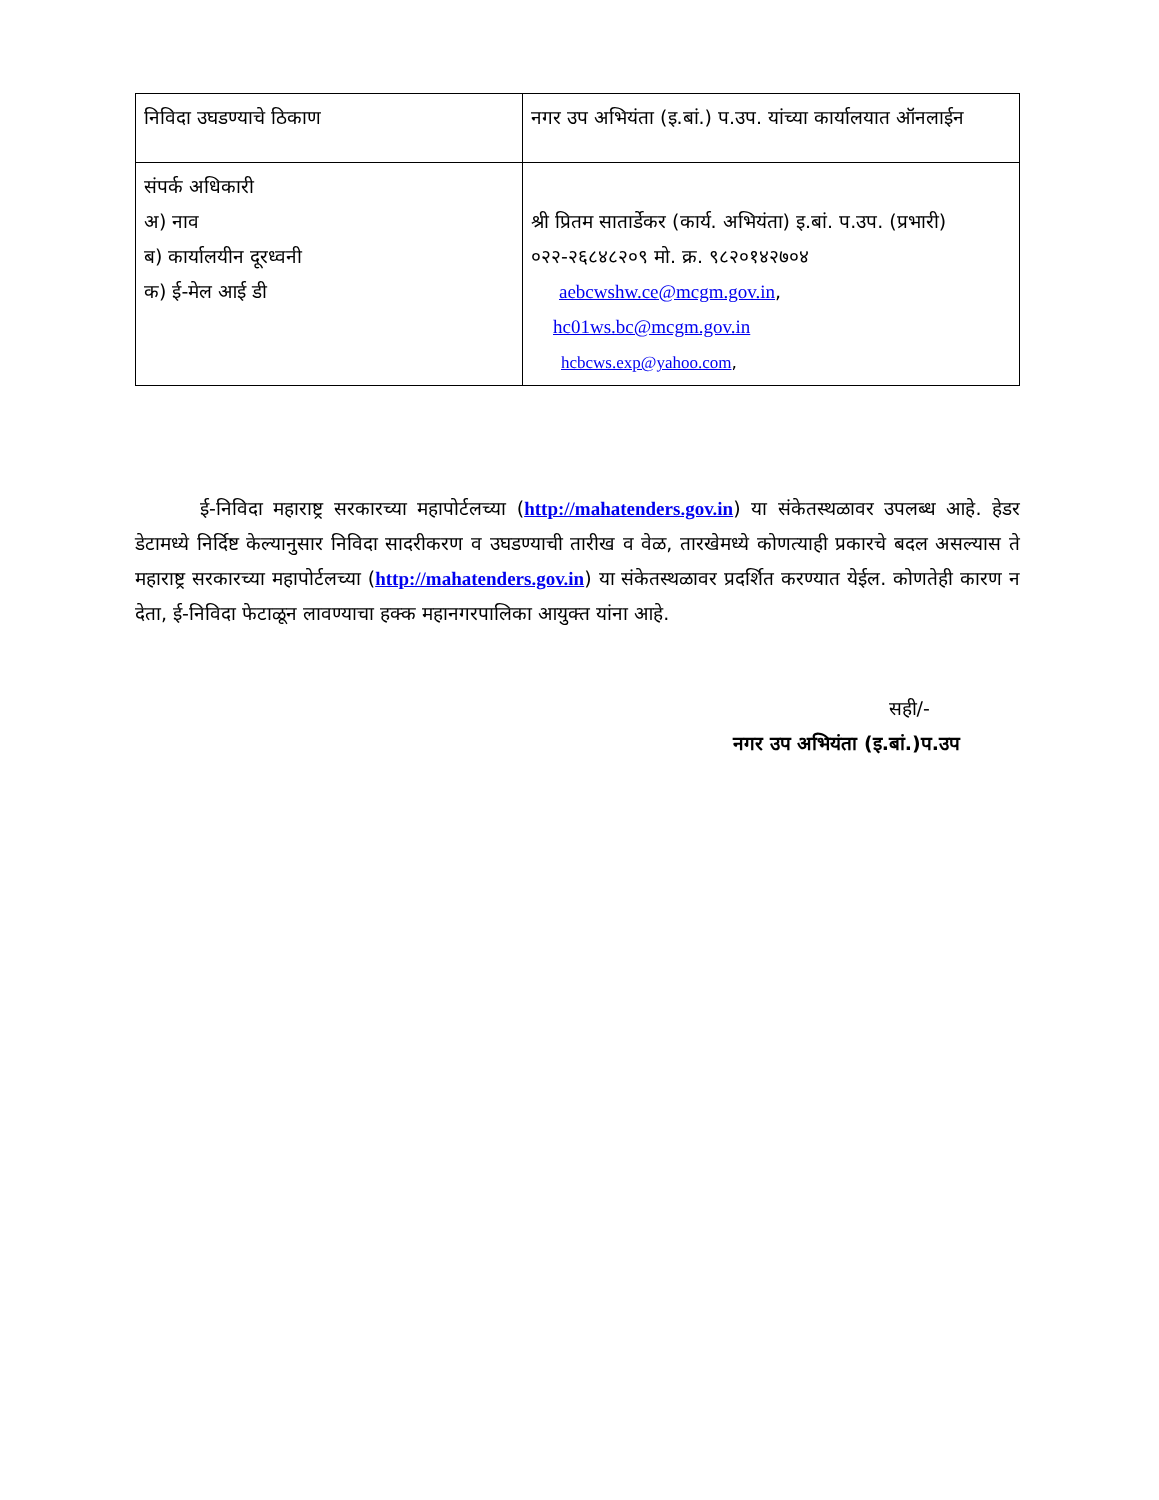| निविदा उघडण्याचे ठिकाण | नगर उप अभियंता (इ.बां.) प.उप. यांच्या कार्यालयात ऑनलाईन |
| संपर्क अधिकारी अ) नाव ब) कार्यालयीन दूरध्वनी क) ई-मेल आई डी | श्री प्रितम सातार्डेकर (कार्य. अभियंता) इ.बां. प.उप. (प्रभारी) ०२२-२६८४८२०९ मो. क्र. ९८२०१४२७०४ aebcwshw.ce@mcgm.gov.in , hc01ws.bc@mcgm.gov.in hcbcws.exp@yahoo.com , |
ई-निविदा महाराष्ट्र सरकारच्या महापोर्टलच्या (http://mahatenders.gov.in) या संकेतस्थळावर उपलब्ध आहे. हेडर डेटामध्ये निर्दिष्ट केल्यानुसार निविदा सादरीकरण व उघडण्याची तारीख व वेळ, तारखेमध्ये कोणत्याही प्रकारचे बदल असल्यास ते महाराष्ट्र सरकारच्या महापोर्टलच्या (http://mahatenders.gov.in) या संकेतस्थळावर प्रदर्शित करण्यात येईल. कोणतेही कारण न देता, ई-निविदा फेटाळून लावण्याचा हक्क महानगरपालिका आयुक्त यांना आहे.
सही/-
नगर उप अभियंता (इ.बां.)प.उप